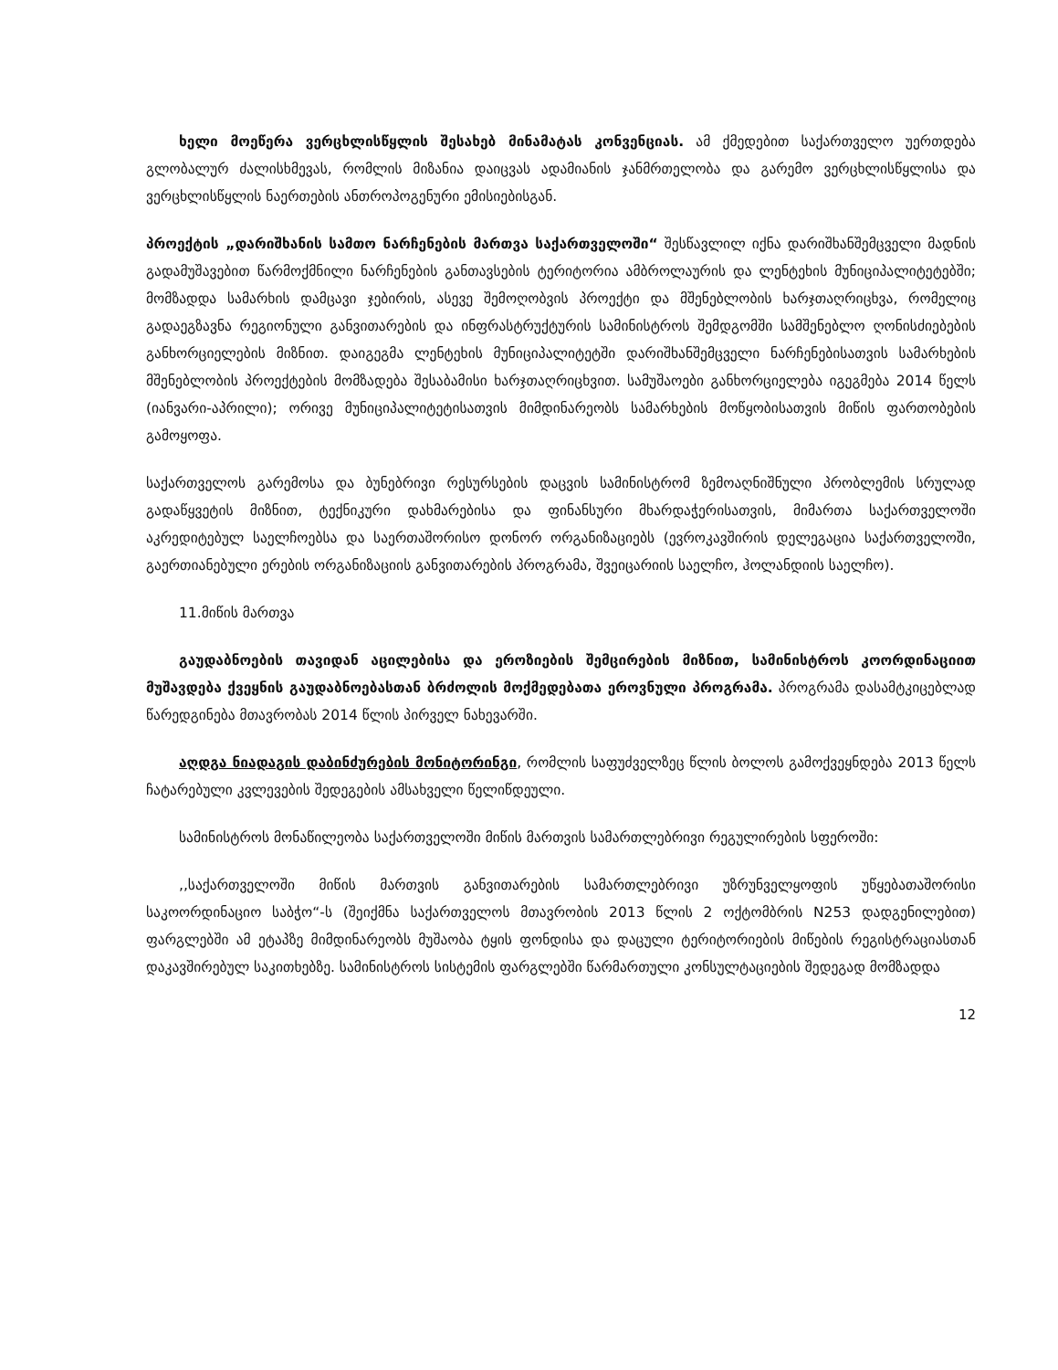ხელი მოეწერა ვერცხლისწყლის შესახებ მინამატას კონვენციას. ამ ქმედებით საქართველო უერთდება გლობალურ ძალისხმევას, რომლის მიზანია დაიცვას ადამიანის ჯანმრთელობა და გარემო ვერცხლისწყლისა და ვერცხლისწყლის ნაერთების ანთროპოგენური ემისიებისგან.
პროექტის „დარიშხანის სამთო ნარჩენების მართვა საქართველოში“ შესწავლილ იქნა დარიშხანშემცველი მადნის გადამუშავებით წარმოქმნილი ნარჩენების განთავსების ტერიტორია ამბროლაურის და ლენტეხის მუნიციპალიტეტებში; მომზადდა სამარხის დამცავი ჯებირის, ასევე შემოღობვის პროექტი და მშენებლობის ხარჯთაღრიცხვა, რომელიც გადაეგზავნა რეგიონული განვითარების და ინფრასტრუქტურის სამინისტროს შემდგომში სამშენებლო ღონისძიებების განხორციელების მიზნით. დაიგეგმა ლენტეხის მუნიციპალიტეტში დარიშხანშემცველი ნარჩენებისათვის სამარხების მშენებლობის პროექტების მომზადება შესაბამისი ხარჯთაღრიცხვით. სამუშაოები განხორციელება იგეგმება 2014 წელს (იანვარი-აპრილი); ორივე მუნიციპალიტეტისათვის მიმდინარეობს სამარხების მოწყობისათვის მიწის ფართობების გამოყოფა.
საქართველოს გარემოსა და ბუნებრივი რესურსების დაცვის სამინისტრომ ზემოაღნიშნული პრობლემის სრულად გადაწყვეტის მიზნით, ტექნიკური დახმარებისა და ფინანსური მხარდაჭერისათვის, მიმართა საქართველოში აკრედიტებულ საელჩოებსა და საერთაშორისო დონორ ორგანიზაციებს (ევროკავშირის დელეგაცია საქართველოში, გაერთიანებული ერების ორგანიზაციის განვითარების პროგრამა, შვეიცარიის საელჩო, ჰოლანდიის საელჩო).
11.მიწის მართვა
გაუდაბნოების თავიდან აცილებისა და ეროზიების შემცირების მიზნით, სამინისტროს კოორდინაციით მუშავდება ქვეყნის გაუდაბნოებასთან ბრძოლის მოქმედებათა ეროვნული პროგრამა. პროგრამა დასამტკიცებლად წარედგინება მთავრობას 2014 წლის პირველ ნახევარში.
აღდგა ნიადაგის დაბინძურების მონიტორინგი, რომლის საფუძველზეც წლის ბოლოს გამოქვეყნდება 2013 წელს ჩატარებული კვლევების შედეგების ამსახველი წელიწდეული.
სამინისტროს მონაწილეობა საქართველოში მიწის მართვის სამართლებრივი რეგულირების სფეროში:
,,საქართველოში მიწის მართვის განვითარების სამართლებრივი უზრუნველყოფის უწყებათაშორისი საკოორდინაციო საბჭო“-ს (შეიქმნა საქართველოს მთავრობის 2013 წლის 2 ოქტომბრის N253 დადგენილებით) ფარგლებში ამ ეტაპზე მიმდინარეობს მუშაობა ტყის ფონდისა და დაცული ტერიტორიების მიწების რეგისტრაციასთან დაკავშირებულ საკითხებზე. სამინისტროს სისტემის ფარგლებში წარმართული კონსულტაციების შედეგად მომზადდა
12